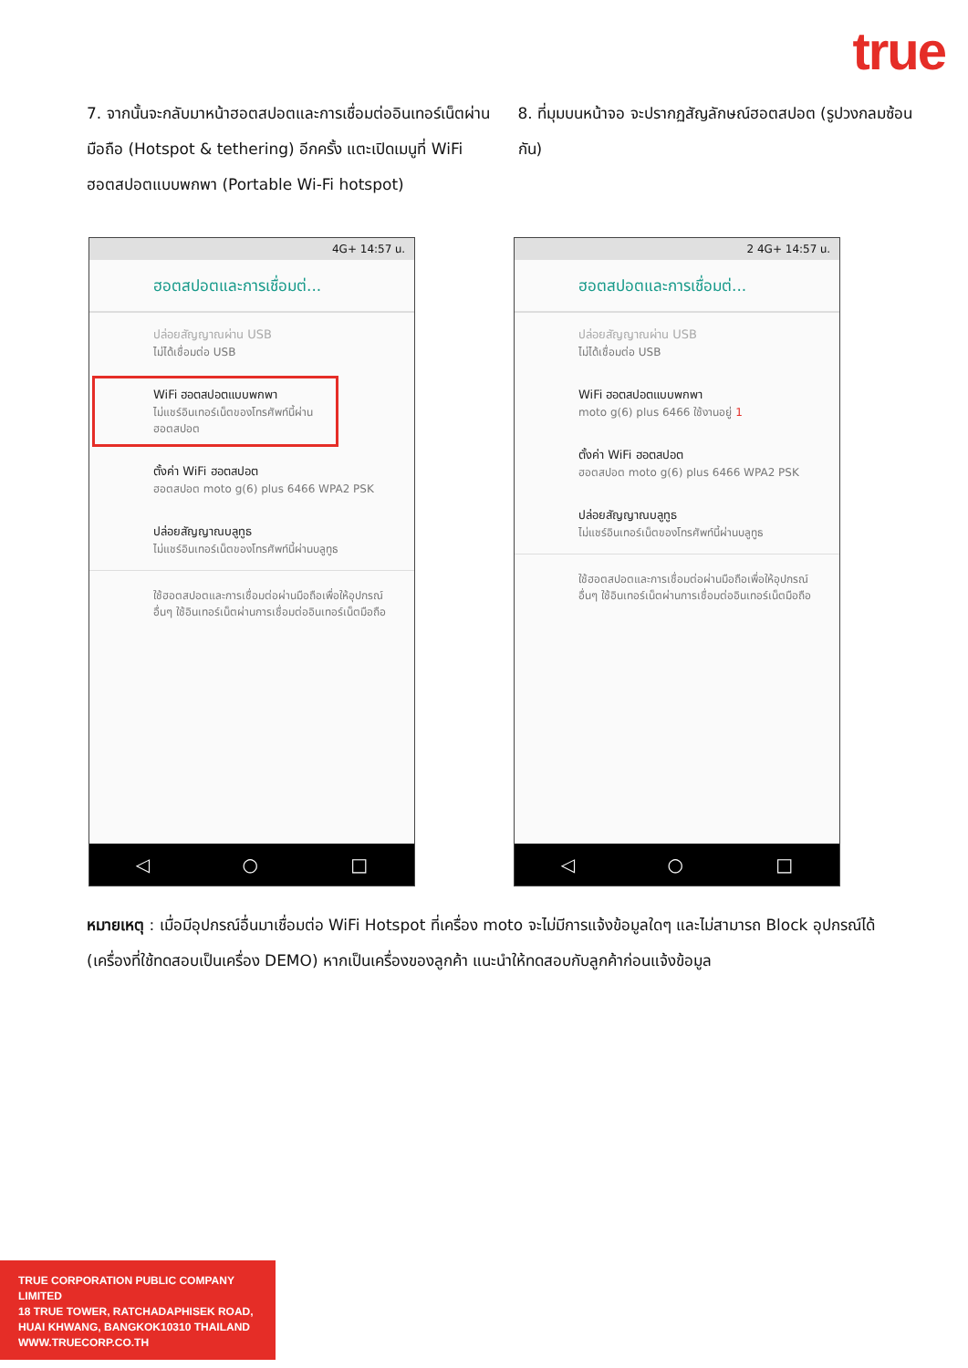true
7. จากนั้นจะกลับมาหน้าฮอตสปอตและการเชื่อมต่ออินเทอร์เน็ตผ่านมือถือ (Hotspot & tethering) อีกครั้ง แตะเปิดเมนูที่ WiFi ฮอตสปอตแบบพกพา (Portable Wi-Fi hotspot)
8. ที่มุมบนหน้าจอ จะปรากฏสัญลักษณ์ฮอตสปอต (รูปวงกลมซ้อนกัน)
4G+ 14:57 น.
ฮอตสปอตและการเชื่อมต่...
ปล่อยสัญญาณผ่าน USB
ไม่ได้เชื่อมต่อ USB
WiFi ฮอตสปอตแบบพกพา
ไม่แชร์อินเทอร์เน็ตของโทรศัพท์นี้ผ่านฮอตสปอต
ตั้งค่า WiFi ฮอตสปอต
ฮอตสปอต moto g(6) plus 6466 WPA2 PSK
ปล่อยสัญญาณบลูทูธ
ไม่แชร์อินเทอร์เน็ตของโทรศัพท์นี้ผ่านบลูทูธ
ใช้ฮอตสปอตและการเชื่อมต่อผ่านมือถือเพื่อให้อุปกรณ์อื่นๆ ใช้อินเทอร์เน็ตผ่านการเชื่อมต่ออินเทอร์เน็ตมือถือ
◁ ○ □
2 4G+ 14:57 น.
ฮอตสปอตและการเชื่อมต่...
ปล่อยสัญญาณผ่าน USB
ไม่ได้เชื่อมต่อ USB
WiFi ฮอตสปอตแบบพกพา
moto g(6) plus 6466 ใช้งานอยู่ 1
ตั้งค่า WiFi ฮอตสปอต
ฮอตสปอต moto g(6) plus 6466 WPA2 PSK
ปล่อยสัญญาณบลูทูธ
ไม่แชร์อินเทอร์เน็ตของโทรศัพท์นี้ผ่านบลูทูธ
ใช้ฮอตสปอตและการเชื่อมต่อผ่านมือถือเพื่อให้อุปกรณ์อื่นๆ ใช้อินเทอร์เน็ตผ่านการเชื่อมต่ออินเทอร์เน็ตมือถือ
◁ ○ □
หมายเหตุ : เมื่อมีอุปกรณ์อื่นมาเชื่อมต่อ WiFi Hotspot ที่เครื่อง moto จะไม่มีการแจ้งข้อมูลใดๆ และไม่สามารถ Block อุปกรณ์ได้ (เครื่องที่ใช้ทดสอบเป็นเครื่อง DEMO) หากเป็นเครื่องของลูกค้า แนะนำให้ทดสอบกับลูกค้าก่อนแจ้งข้อมูล
TRUE CORPORATION PUBLIC COMPANY LIMITED
18 TRUE TOWER, RATCHADAPHISEK ROAD,
HUAI KHWANG, BANGKOK10310 THAILAND
WWW.TRUECORP.CO.TH